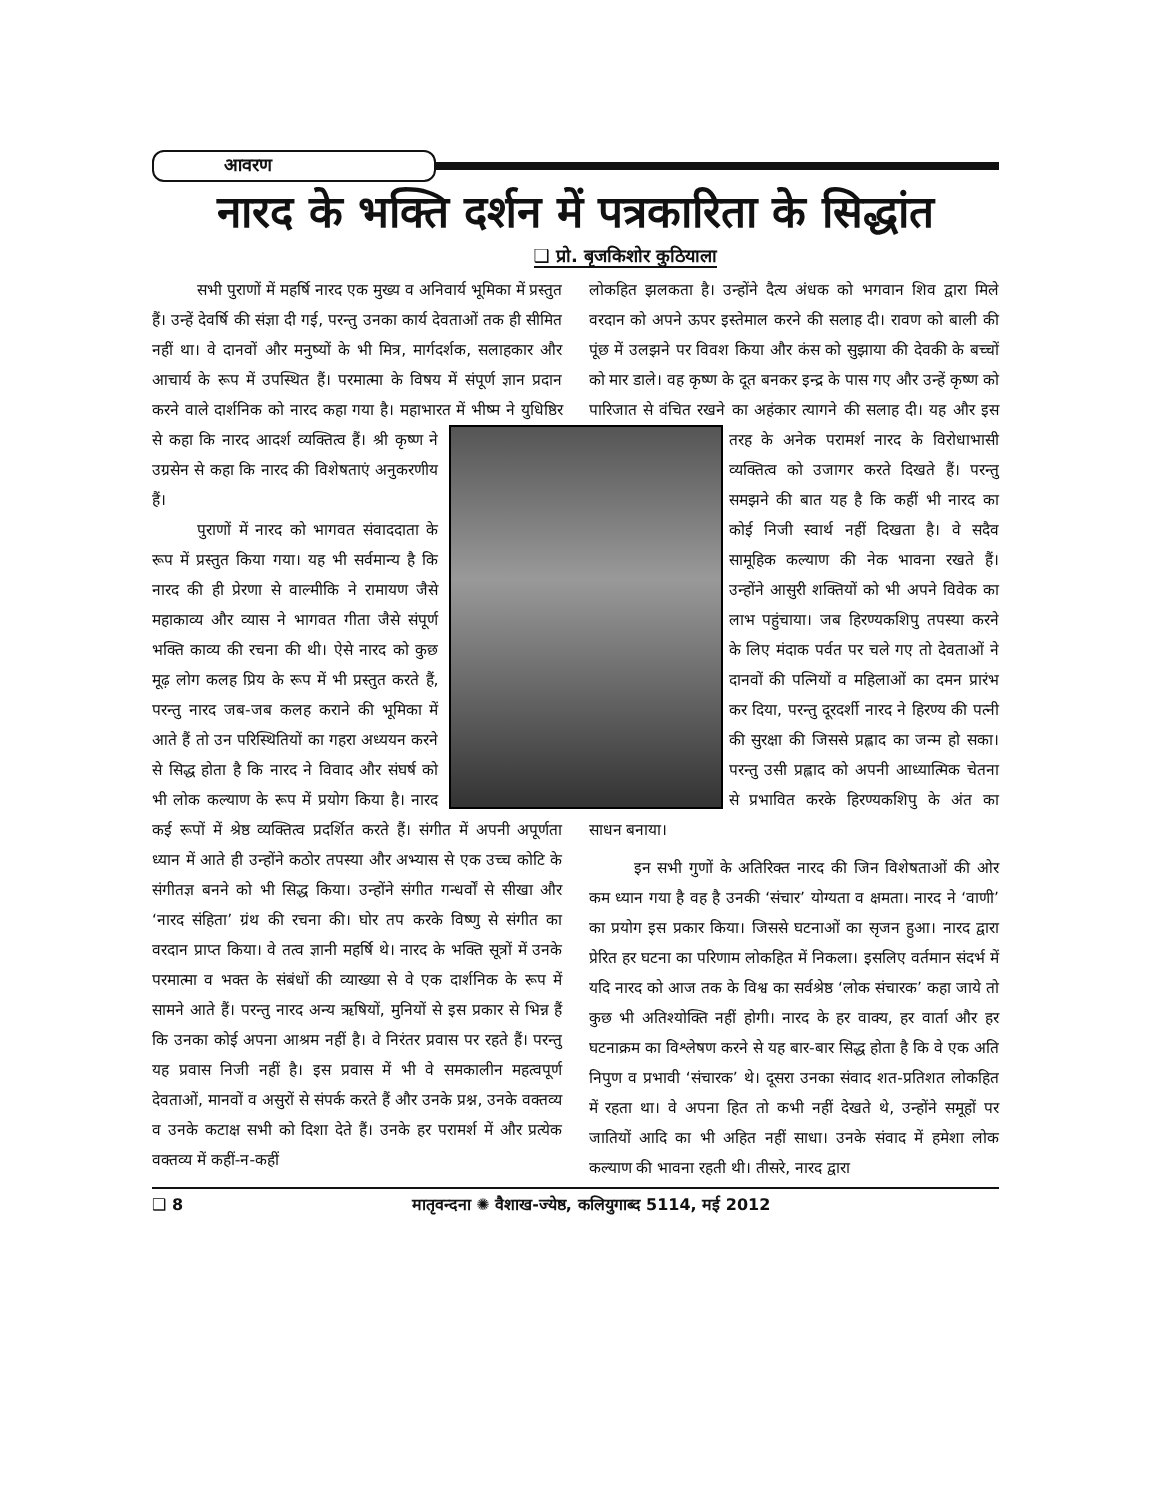आवरण
नारद के भक्ति दर्शन में पत्रकारिता के सिद्धांत
❑ प्रो. बृजकिशोर कुठियाला
सभी पुराणों में महर्षि नारद एक मुख्य व अनिवार्य भूमिका में प्रस्तुत हैं। उन्हें देवर्षि की संज्ञा दी गई, परन्तु उनका कार्य देवताओं तक ही सीमित नहीं था। वे दानवों और मनुष्यों के भी मित्र, मार्गदर्शक, सलाहकार और आचार्य के रूप में उपस्थित हैं। परमात्मा के विषय में संपूर्ण ज्ञान प्रदान करने वाले दार्शनिक को नारद कहा गया है। महाभारत में भीष्म ने युधिष्ठिर से कहा कि नारद आदर्श व्यक्तित्व हैं। श्री कृष्ण ने उग्रसेन से कहा कि नारद की विशेषताएं अनुकरणीय हैं।
पुराणों में नारद को भागवत संवाददाता के रूप में प्रस्तुत किया गया। यह भी सर्वमान्य है कि नारद की ही प्रेरणा से वाल्मीकि ने रामायण जैसे महाकाव्य और व्यास ने भागवत गीता जैसे संपूर्ण भक्ति काव्य की रचना की थी। ऐसे नारद को कुछ मूढ़ लोग कलह प्रिय के रूप में भी प्रस्तुत करते हैं, परन्तु नारद जब-जब कलह कराने की भूमिका में आते हैं तो उन परिस्थितियों का गहरा अध्ययन करने से सिद्ध होता है कि नारद ने विवाद और संघर्ष को भी लोक कल्याण के रूप में प्रयोग किया है। नारद कई रूपों में श्रेष्ठ व्यक्तित्व प्रदर्शित करते हैं। संगीत में अपनी अपूर्णता ध्यान में आते ही उन्होंने कठोर तपस्या और अभ्यास से एक उच्च कोटि के संगीतज्ञ बनने को भी सिद्ध किया। उन्होंने संगीत गन्धर्वों से सीखा और ‘नारद संहिता’ ग्रंथ की रचना की। घोर तप करके विष्णु से संगीत का वरदान प्राप्त किया। वे तत्व ज्ञानी महर्षि थे। नारद के भक्ति सूत्रों में उनके परमात्मा व भक्त के संबंधों की व्याख्या से वे एक दार्शनिक के रूप में सामने आते हैं। परन्तु नारद अन्य ऋषियों, मुनियों से इस प्रकार से भिन्न हैं कि उनका कोई अपना आश्रम नहीं है। वे निरंतर प्रवास पर रहते हैं। परन्तु यह प्रवास निजी नहीं है। इस प्रवास में भी वे समकालीन महत्वपूर्ण देवताओं, मानवों व असुरों से संपर्क करते हैं और उनके प्रश्न, उनके वक्तव्य व उनके कटाक्ष सभी को दिशा देते हैं। उनके हर परामर्श में और प्रत्येक वक्तव्य में कहीं-न-कहीं
लोकहित झलकता है। उन्होंने दैत्य अंधक को भगवान शिव द्वारा मिले वरदान को अपने ऊपर इस्तेमाल करने की सलाह दी। रावण को बाली की पूंछ में उलझने पर विवश किया और कंस को सुझाया की देवकी के बच्चों को मार डाले। वह कृष्ण के दूत बनकर इन्द्र के पास गए और उन्हें कृष्ण को पारिजात से वंचित रखने का अहंकार त्यागने की सलाह दी। यह और इस तरह के अनेक परामर्श नारद के विरोधाभासी व्यक्तित्व को उजागर करते दिखते हैं। परन्तु समझने की बात यह है कि कहीं भी नारद का कोई निजी स्वार्थ नहीं दिखता है। वे सदैव सामूहिक कल्याण की नेक भावना रखते हैं। उन्होंने आसुरी शक्तियों को भी अपने विवेक का लाभ पहुंचाया। जब हिरण्यकशिपु तपस्या करने के लिए मंदाक पर्वत पर चले गए तो देवताओं ने दानवों की पत्नियों व महिलाओं का दमन प्रारंभ कर दिया, परन्तु दूरदर्शी नारद ने हिरण्य की पत्नी की सुरक्षा की जिससे प्रह्लाद का जन्म हो सका। परन्तु उसी प्रह्लाद को अपनी आध्यात्मिक चेतना से प्रभावित करके हिरण्यकशिपु के अंत का साधन बनाया।
इन सभी गुणों के अतिरिक्त नारद की जिन विशेषताओं की ओर कम ध्यान गया है वह है उनकी ‘संचार’ योग्यता व क्षमता। नारद ने ‘वाणी’ का प्रयोग इस प्रकार किया। जिससे घटनाओं का सृजन हुआ। नारद द्वारा प्रेरित हर घटना का परिणाम लोकहित में निकला। इसलिए वर्तमान संदर्भ में यदि नारद को आज तक के विश्व का सर्वश्रेष्ठ ‘लोक संचारक’ कहा जाये तो कुछ भी अतिश्योक्ति नहीं होगी। नारद के हर वाक्य, हर वार्ता और हर घटनाक्रम का विश्लेषण करने से यह बार-बार सिद्ध होता है कि वे एक अति निपुण व प्रभावी ‘संचारक’ थे। दूसरा उनका संवाद शत-प्रतिशत लोकहित में रहता था। वे अपना हित तो कभी नहीं देखते थे, उन्होंने समूहों पर जातियों आदि का भी अहित नहीं साधा। उनके संवाद में हमेशा लोक कल्याण की भावना रहती थी। तीसरे, नारद द्वारा
❑ 8 मातृवन्दना ✺ वैशाख-ज्येष्ठ, कलियुगाब्द 5114, मई 2012